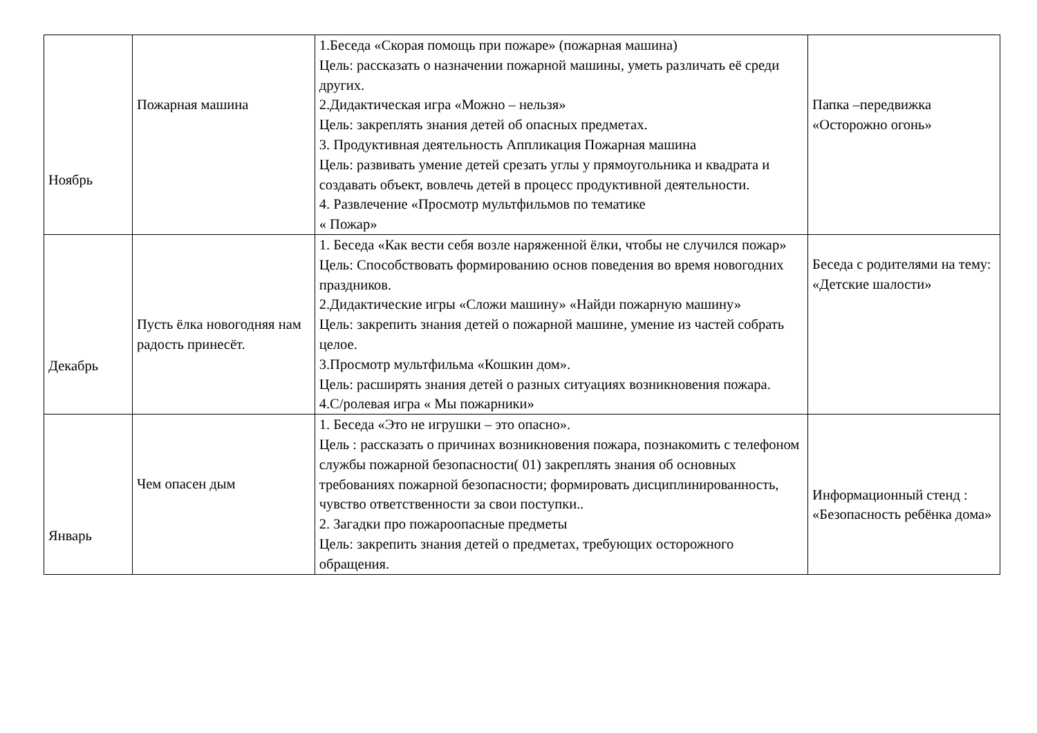| Ноябрь | Пожарная машина | 1.Беседа «Скорая помощь при пожаре» (пожарная машина) Цель: рассказать о назначении пожарной машины, уметь различать её среди других. 2.Дидактическая игра «Можно – нельзя» Цель: закреплять знания детей об опасных предметах. 3. Продуктивная деятельность Аппликация Пожарная машина Цель: развивать умение детей срезать углы у прямоугольника и квадрата и создавать объект, вовлечь детей в процесс продуктивной деятельности. 4. Развлечение «Просмотр мультфильмов по тематике « Пожар» | Папка –передвижка «Осторожно огонь» |
| Декабрь | Пусть ёлка новогодняя нам радость принесёт. | 1. Беседа «Как вести себя возле наряженной ёлки, чтобы не случился пожар» Цель: Способствовать формированию основ поведения во время новогодних праздников. 2.Дидактические игры «Сложи машину» «Найди пожарную машину» Цель: закрепить знания детей о пожарной машине, умение из частей собрать целое. 3.Просмотр мультфильма «Кошкин дом». Цель: расширять знания детей о разных ситуациях возникновения пожара. 4.С/ролевая игра « Мы пожарники» | Беседа с родителями на тему: «Детские шалости» |
| Январь | Чем опасен дым | 1. Беседа «Это не игрушки – это опасно». Цель : рассказать о причинах возникновения пожара, познакомить с телефоном службы пожарной безопасности( 01) закреплять знания об основных требованиях пожарной безопасности; формировать дисциплинированность, чувство ответственности за свои поступки.. 2. Загадки про пожароопасные предметы Цель: закрепить знания детей о предметах, требующих осторожного обращения. | Информационный стенд : «Безопасность ребёнка дома» |